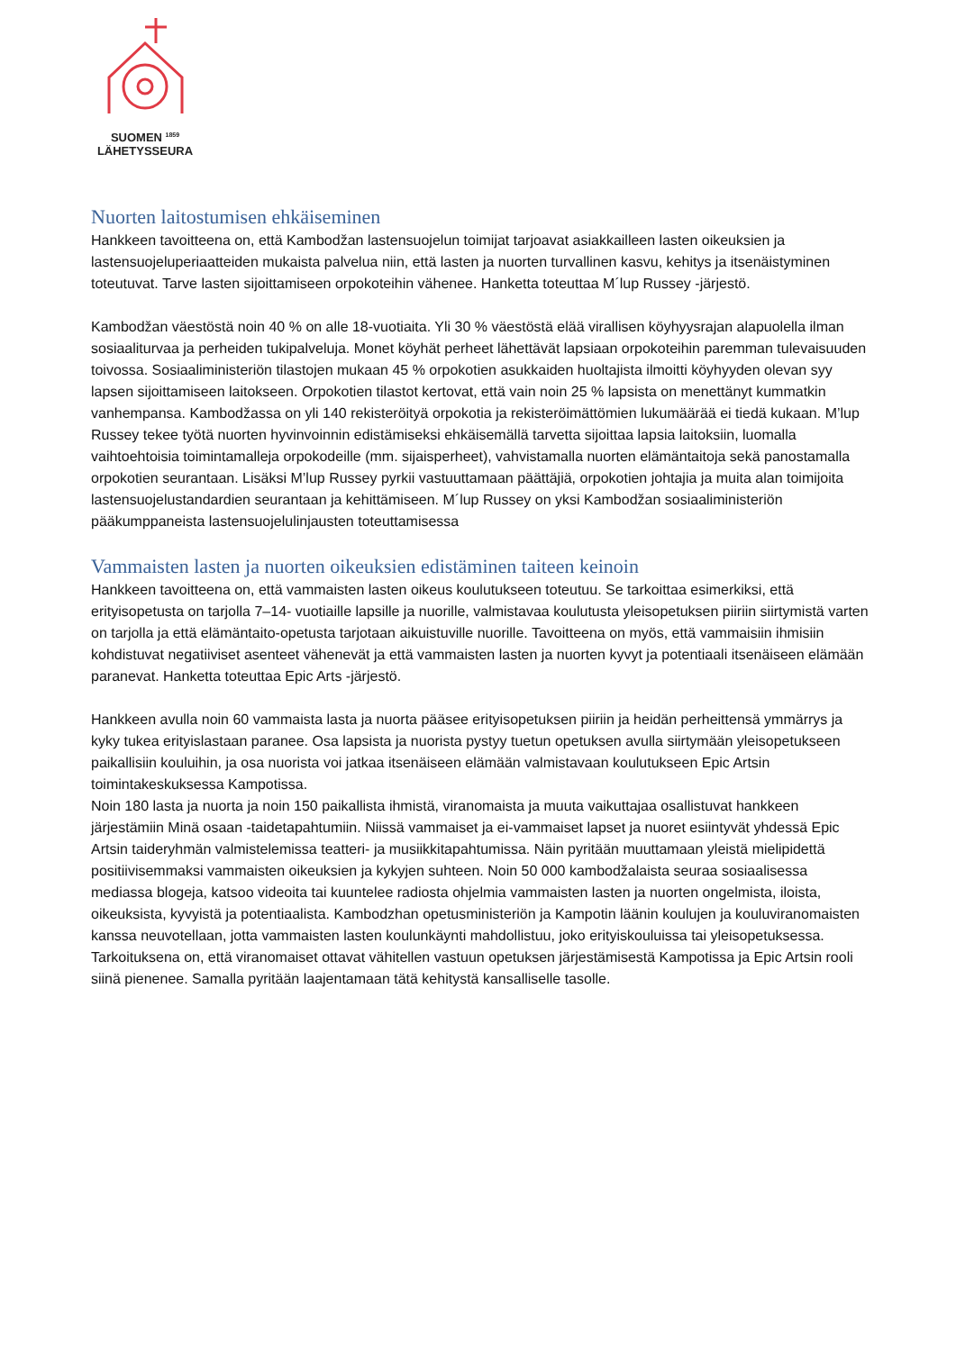SUOMEN <sup>1859</sup>
LÄHETYSSEURA
Nuorten laitostumisen ehkäiseminen
Hankkeen tavoitteena on, että Kambodžan lastensuojelun toimijat tarjoavat asiakkailleen lasten oikeuksien ja lastensuojeluperiaatteiden mukaista palvelua niin, että lasten ja nuorten turvallinen kasvu, kehitys ja itsenäistyminen toteutuvat. Tarve lasten sijoittamiseen orpokoteihin vähenee. Hanketta toteuttaa M´lup Russey -järjestö.
Kambodžan väestöstä noin 40 % on alle 18-vuotiaita. Yli 30 % väestöstä elää virallisen köyhyysrajan alapuolella ilman sosiaaliturvaa ja perheiden tukipalveluja. Monet köyhät perheet lähettävät lapsiaan orpokoteihin paremman tulevaisuuden toivossa. Sosiaaliministeriön tilastojen mukaan 45 % orpokotien asukkaiden huoltajista ilmoitti köyhyyden olevan syy lapsen sijoittamiseen laitokseen. Orpokotien tilastot kertovat, että vain noin 25 % lapsista on menettänyt kummatkin vanhempansa. Kambodžassa on yli 140 rekisteröityä orpokotia ja rekisteröimättömien lukumäärää ei tiedä kukaan. M’lup Russey tekee työtä nuorten hyvinvoinnin edistämiseksi ehkäisemällä tarvetta sijoittaa lapsia laitoksiin, luomalla vaihtoehtoisia toimintamalleja orpokodeille (mm. sijaisperheet), vahvistamalla nuorten elämäntaitoja sekä panostamalla orpokotien seurantaan. Lisäksi M’lup Russey pyrkii vastuuttamaan päättäjiä, orpokotien johtajia ja muita alan toimijoita lastensuojelustandardien seurantaan ja kehittämiseen. M´lup Russey on yksi Kambodžan sosiaaliministeriön pääkumppaneista lastensuojelulinjausten toteuttamisessa
Vammaisten lasten ja nuorten oikeuksien edistäminen taiteen keinoin
Hankkeen tavoitteena on, että vammaisten lasten oikeus koulutukseen toteutuu. Se tarkoittaa esimerkiksi, että erityisopetusta on tarjolla 7–14- vuotiaille lapsille ja nuorille, valmistavaa koulutusta yleisopetuksen piiriin siirtymistä varten on tarjolla ja että elämäntaito-opetusta tarjotaan aikuistuville nuorille. Tavoitteena on myös, että vammaisiin ihmisiin kohdistuvat negatiiviset asenteet vähenevät ja että vammaisten lasten ja nuorten kyvyt ja potentiaali itsenäiseen elämään paranevat. Hanketta toteuttaa Epic Arts -järjestö.
Hankkeen avulla noin 60 vammaista lasta ja nuorta pääsee erityisopetuksen piiriin ja heidän perheittensä ymmärrys ja kyky tukea erityislastaan paranee. Osa lapsista ja nuorista pystyy tuetun opetuksen avulla siirtymään yleisopetukseen paikallisiin kouluihin, ja osa nuorista voi jatkaa itsenäiseen elämään valmistavaan koulutukseen Epic Artsin toimintakeskuksessa Kampotissa.
Noin 180 lasta ja nuorta ja noin 150 paikallista ihmistä, viranomaista ja muuta vaikuttajaa osallistuvat hankkeen järjestämiin Minä osaan -taidetapahtumiin. Niissä vammaiset ja ei-vammaiset lapset ja nuoret esiintyvät yhdessä Epic Artsin taideryhmän valmistelemissa teatteri- ja musiikkitapahtumissa. Näin pyritään muuttamaan yleistä mielipidettä positiivisemmaksi vammaisten oikeuksien ja kykyjen suhteen. Noin 50 000 kambodžalaista seuraa sosiaalisessa mediassa blogeja, katsoo videoita tai kuuntelee radiosta ohjelmia vammaisten lasten ja nuorten ongelmista, iloista, oikeuksista, kyvyistä ja potentiaalista. Kambodzhan opetusministeriön ja Kampotin läänin koulujen ja kouluviranomaisten kanssa neuvotellaan, jotta vammaisten lasten koulunkäynti mahdollistuu, joko erityiskouluissa tai yleisopetuksessa. Tarkoituksena on, että viranomaiset ottavat vähitellen vastuun opetuksen järjestämisestä Kampotissa ja Epic Artsin rooli siinä pienenee. Samalla pyritään laajentamaan tätä kehitystä kansalliselle tasolle.